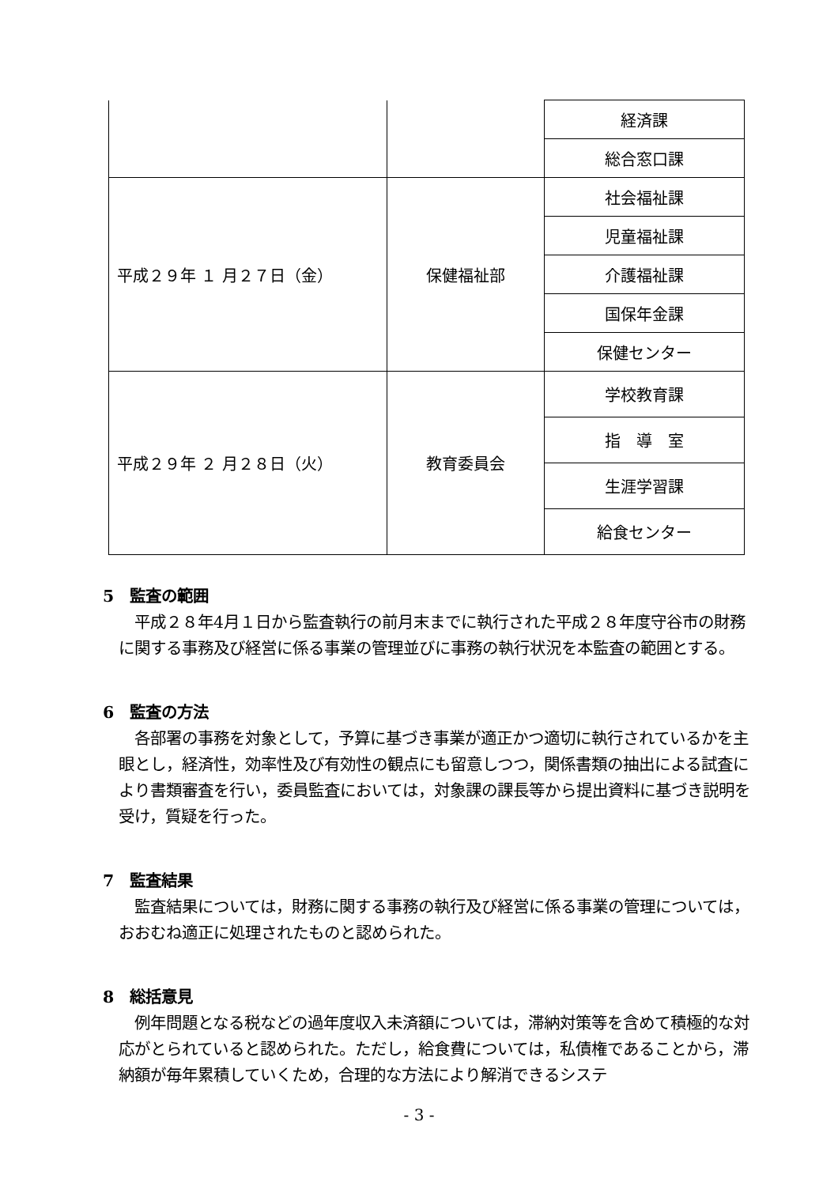| | | 経済課 |
| | | 総合窓口課 |
| 平成２９年 １ 月２７日（金） | 保健福祉部 | 社会福祉課 |
| | | 児童福祉課 |
| | | 介護福祉課 |
| | | 国保年金課 |
| | | 保健センター |
| 平成２９年 ２ 月２８日（火） | 教育委員会 | 学校教育課 |
| | | 指 導 室 |
| | | 生涯学習課 |
| | | 給食センター |
5　監査の範囲
平成２８年4月１日から監査執行の前月末までに執行された平成２８年度守谷市の財務に関する事務及び経営に係る事業の管理並びに事務の執行状況を本監査の範囲とする。
6　監査の方法
各部署の事務を対象として，予算に基づき事業が適正かつ適切に執行されているかを主眼とし，経済性，効率性及び有効性の観点にも留意しつつ，関係書類の抽出による試査により書類審査を行い，委員監査においては，対象課の課長等から提出資料に基づき説明を受け，質疑を行った。
7　監査結果
監査結果については，財務に関する事務の執行及び経営に係る事業の管理については，おおむね適正に処理されたものと認められた。
8　総括意見
例年問題となる税などの過年度収入未済額については，滞納対策等を含めて積極的な対応がとられていると認められた。ただし，給食費については，私債権であることから，滞納額が毎年累積していくため，合理的な方法により解消できるシステ
- 3 -